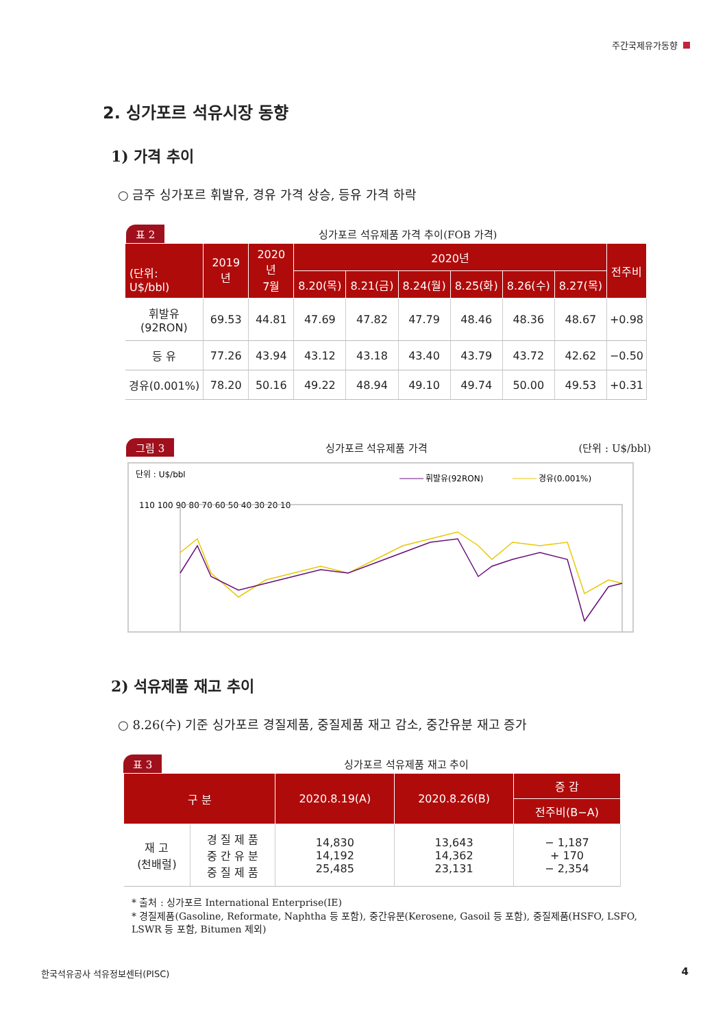주간국제유가동향
2. 싱가포르 석유시장 동향
1) 가격 추이
○ 금주 싱가포르 휘발유, 경유 가격 상승, 등유 가격 하락
표 2 싱가포르 석유제품 가격 추이(FOB 가격)
| (단위: U$/bbl) | 2019년 | 2020년 7월 | 2020년 | | | | | | 전주비 |
| --- | --- | --- | --- | --- | --- | --- | --- | --- | --- |
| | | | 8.20(목) | 8.21(금) | 8.24(월) | 8.25(화) | 8.26(수) | 8.27(목) | |
| 휘발유(92RON) | 69.53 | 44.81 | 47.69 | 47.82 | 47.79 | 48.46 | 48.36 | 48.67 | +0.98 |
| 등 유 | 77.26 | 43.94 | 43.12 | 43.18 | 43.40 | 43.79 | 43.72 | 42.62 | −0.50 |
| 경유(0.001%) | 78.20 | 50.16 | 49.22 | 48.94 | 49.10 | 49.74 | 50.00 | 49.53 | +0.31 |
그림 3 싱가포르 석유제품 가격 (단위 : U$/bbl)
단위 : U$/bbl
휘발유(92RON)
경유(0.001%)
110 100 90 80 70 60 50 40 30 20 10
2) 석유제품 재고 추이
○ 8.26(수) 기준 싱가포르 경질제품, 중질제품 재고 감소, 중간유분 재고 증가
표 3 싱가포르 석유제품 재고 추이
| 구 분 | | 2020.8.19(A) | 2020.8.26(B) | 증 감 |
| --- | --- | --- | --- | --- |
| | | | | 전주비(B−A) |
| 재 고 (천배럴) | 경 질 제 품 중 간 유 분 중 질 제 품 | 14,830 14,192 25,485 | 13,643 14,362 23,131 | − 1,187 + 170 − 2,354 |
* 출처 : 싱가포르 International Enterprise(IE)
* 경질제품(Gasoline, Reformate, Naphtha 등 포함), 중간유분(Kerosene, Gasoil 등 포함), 중질제품(HSFO, LSFO, LSWR 등 포함, Bitumen 제외)
한국석유공사 석유정보센터(PISC) 4